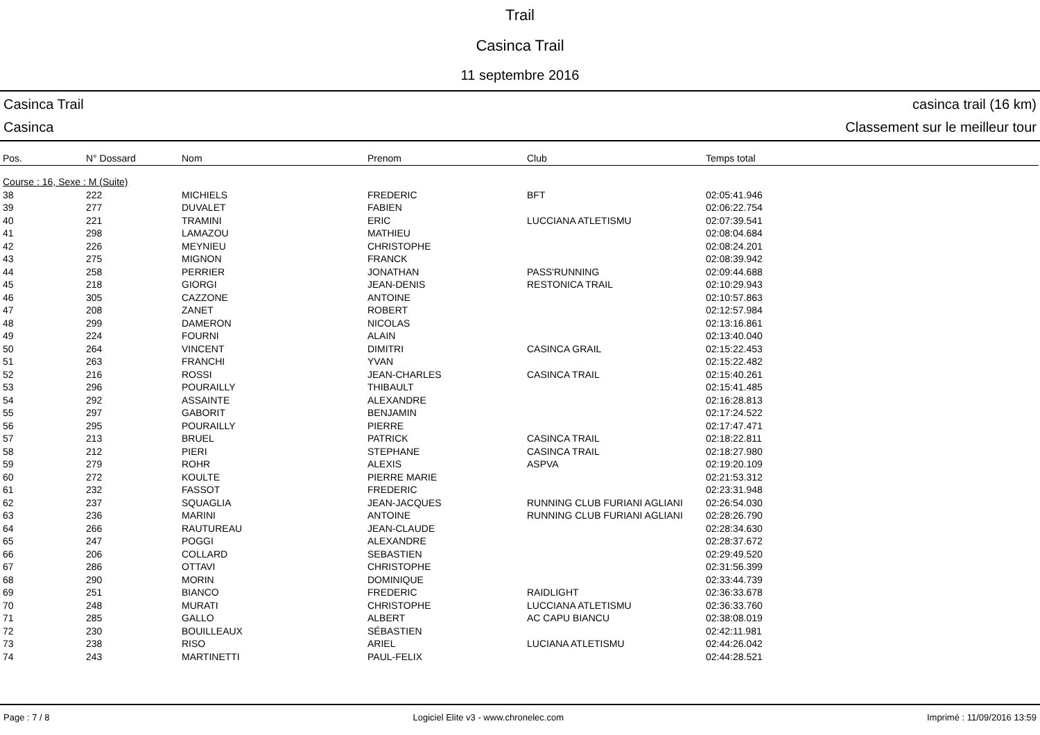Trail
Casinca Trail
11 septembre 2016
Casinca Trail
Casinca
casinca trail (16 km)
Classement sur le meilleur tour
| Pos. | N° Dossard | Nom | Prenom | Club | Temps total |
| --- | --- | --- | --- | --- | --- |
| Course : 16, Sexe : M (Suite) | | | | | |
| 38 | 222 | MICHIELS | FREDERIC | BFT | 02:05:41.946 |
| 39 | 277 | DUVALET | FABIEN | | 02:06:22.754 |
| 40 | 221 | TRAMINI | ERIC | LUCCIANA ATLETISMU | 02:07:39.541 |
| 41 | 298 | LAMAZOU | MATHIEU | | 02:08:04.684 |
| 42 | 226 | MEYNIEU | CHRISTOPHE | | 02:08:24.201 |
| 43 | 275 | MIGNON | FRANCK | | 02:08:39.942 |
| 44 | 258 | PERRIER | JONATHAN | PASS'RUNNING | 02:09:44.688 |
| 45 | 218 | GIORGI | JEAN-DENIS | RESTONICA TRAIL | 02:10:29.943 |
| 46 | 305 | CAZZONE | ANTOINE | | 02:10:57.863 |
| 47 | 208 | ZANET | ROBERT | | 02:12:57.984 |
| 48 | 299 | DAMERON | NICOLAS | | 02:13:16.861 |
| 49 | 224 | FOURNI | ALAIN | | 02:13:40.040 |
| 50 | 264 | VINCENT | DIMITRI | CASINCA GRAIL | 02:15:22.453 |
| 51 | 263 | FRANCHI | YVAN | | 02:15:22.482 |
| 52 | 216 | ROSSI | JEAN-CHARLES | CASINCA TRAIL | 02:15:40.261 |
| 53 | 296 | POURAILLY | THIBAULT | | 02:15:41.485 |
| 54 | 292 | ASSAINTE | ALEXANDRE | | 02:16:28.813 |
| 55 | 297 | GABORIT | BENJAMIN | | 02:17:24.522 |
| 56 | 295 | POURAILLY | PIERRE | | 02:17:47.471 |
| 57 | 213 | BRUEL | PATRICK | CASINCA TRAIL | 02:18:22.811 |
| 58 | 212 | PIERI | STEPHANE | CASINCA TRAIL | 02:18:27.980 |
| 59 | 279 | ROHR | ALEXIS | ASPVA | 02:19:20.109 |
| 60 | 272 | KOULTE | PIERRE MARIE | | 02:21:53.312 |
| 61 | 232 | FASSOT | FREDERIC | | 02:23:31.948 |
| 62 | 237 | SQUAGLIA | JEAN-JACQUES | RUNNING CLUB FURIANI AGLIANI | 02:26:54.030 |
| 63 | 236 | MARINI | ANTOINE | RUNNING CLUB FURIANI AGLIANI | 02:28:26.790 |
| 64 | 266 | RAUTUREAU | JEAN-CLAUDE | | 02:28:34.630 |
| 65 | 247 | POGGI | ALEXANDRE | | 02:28:37.672 |
| 66 | 206 | COLLARD | SEBASTIEN | | 02:29:49.520 |
| 67 | 286 | OTTAVI | CHRISTOPHE | | 02:31:56.399 |
| 68 | 290 | MORIN | DOMINIQUE | | 02:33:44.739 |
| 69 | 251 | BIANCO | FREDERIC | RAIDLIGHT | 02:36:33.678 |
| 70 | 248 | MURATI | CHRISTOPHE | LUCCIANA ATLETISMU | 02:36:33.760 |
| 71 | 285 | GALLO | ALBERT | AC CAPU BIANCU | 02:38:08.019 |
| 72 | 230 | BOUILLEAUX | SÉBASTIEN | | 02:42:11.981 |
| 73 | 238 | RISO | ARIEL | LUCIANA ATLETISMU | 02:44:26.042 |
| 74 | 243 | MARTINETTI | PAUL-FELIX | | 02:44:28.521 |
Page : 7 / 8 Logiciel Elite v3 - www.chronelec.com Imprimé : 11/09/2016 13:59